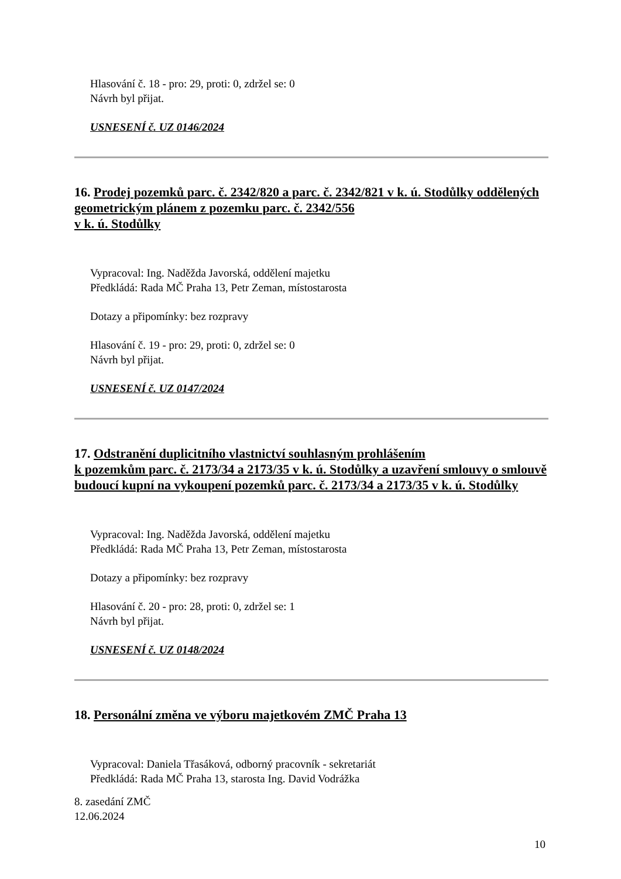Hlasování č. 18 - pro: 29, proti: 0, zdržel se: 0
Návrh byl přijat.
USNESENÍ č. UZ 0146/2024
16. Prodej pozemků parc. č. 2342/820 a parc. č. 2342/821 v k. ú. Stodůlky oddělených geometrickým plánem z pozemku parc. č. 2342/556
v k. ú. Stodůlky
Vypracoval: Ing. Naděžda Javorská, oddělení majetku
Předkládá: Rada MČ Praha 13, Petr Zeman, místostarosta
Dotazy a připomínky: bez rozpravy
Hlasování č. 19 - pro: 29, proti: 0, zdržel se: 0
Návrh byl přijat.
USNESENÍ č. UZ 0147/2024
17. Odstranění duplicitního vlastnictví souhlasným prohlášením
k pozemkům parc. č. 2173/34 a 2173/35 v k. ú. Stodůlky a uzavření smlouvy o smlouvě budoucí kupní na vykoupení pozemků parc. č. 2173/34 a 2173/35 v k. ú. Stodůlky
Vypracoval: Ing. Naděžda Javorská, oddělení majetku
Předkládá: Rada MČ Praha 13, Petr Zeman, místostarosta
Dotazy a připomínky: bez rozpravy
Hlasování č. 20 - pro: 28, proti: 0, zdržel se: 1
Návrh byl přijat.
USNESENÍ č. UZ 0148/2024
18. Personální změna ve výboru majetkovém ZMČ Praha 13
Vypracoval: Daniela Třasáková, odborný pracovník - sekretariát
Předkládá: Rada MČ Praha 13, starosta Ing. David Vodrážka
8. zasedání ZMČ
12.06.2024
10